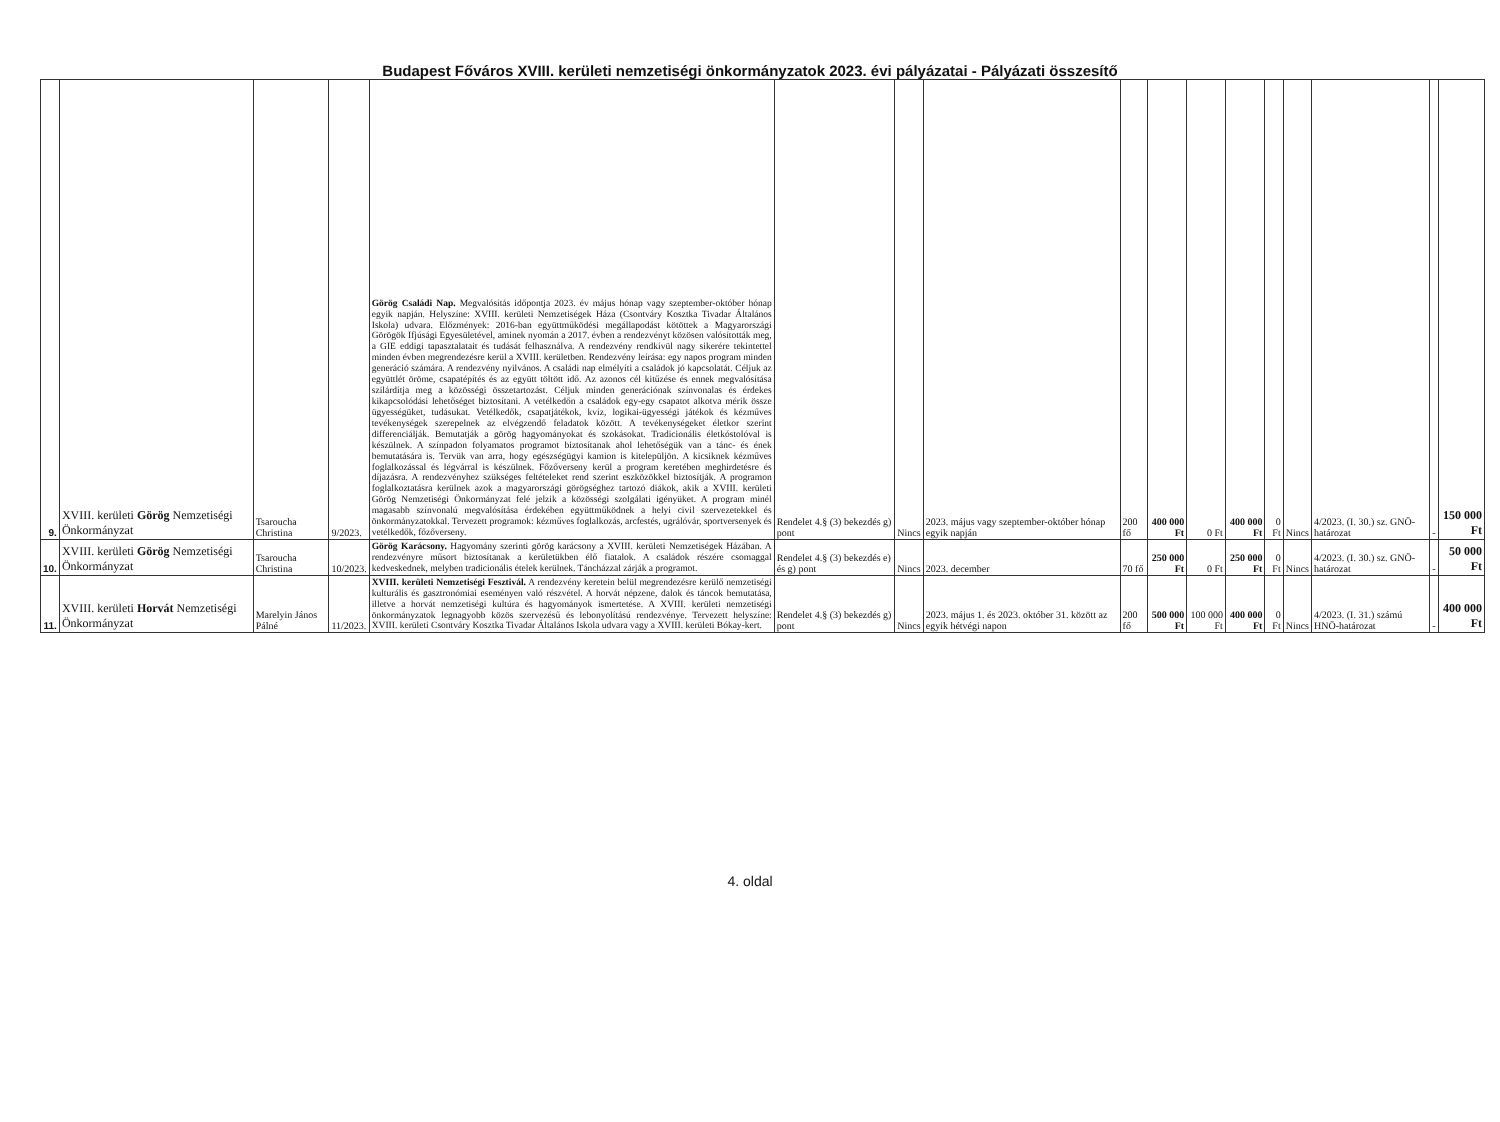Budapest Főváros XVIII. kerületi nemzetiségi önkormányzatok 2023. évi pályázatai - Pályázati összesítő
| 9. | XVIII. kerületi Görög Nemzetiségi Önkormányzat | Tsaroucha Christina | 9/2023. | Görög Családi Nap. Megvalósítás időpontja 2023. év május hónap vagy szeptember-október hónap egyik napján. Helyszíne: XVIII. kerületi Nemzetiségek Háza (Csontváry Kosztka Tivadar Általános Iskola) udvara. Előzmények: 2016-ban együttműködési megállapodást kötöttek a Magyarországi Görögök Ifjúsági Egyesületével, aminek nyomán a 2017. évben a rendezvényt közösen valósították meg, a GIE eddigi tapasztalatait és tudását felhasználva. A rendezvény rendkívül nagy sikerére tekintettel minden évben megrendezésre kerül a XVIII. kerületben. Rendezvény leírása: egy napos program minden generáció számára. A rendezvény nyilvános. A családi nap elmélyíti a családok jó kapcsolatát. Céljuk az együttlét öröme, csapatépítés és az együtt töltött idő. Az azonos cél kitűzése és ennek megvalósítása szilárdítja meg a közösségi összetartozást. Céljuk minden generációnak színvonalas és érdekes kikapcsolódási lehetőséget biztosítani. A vetélkedőn a családok egy-egy csapatot alkotva mérik össze ügyességüket, tudásukat. Vetélkedők, csapatjátékok, kvíz, logikai-ügyességi játékok és kézműves tevékenységek szerepelnek az elvégzendő feladatok között. A tevékenységeket életkor szerint differenciálják. Bemutatják a görög hagyományokat és szokásokat. Tradicionális életkóstolóval is készülnek. A színpadon folyamatos programot biztosítanak ahol lehetőségük van a tánc- és ének bemutatására is. Tervük van arra, hogy egészségügyi kamion is kitelepüljön. A kicsiknek kézműves foglalkozással és légvárral is készülnek. Főzőverseny kerül a program keretében meghirdetésre és díjazásra. A rendezvényhez szükséges feltételeket rend szerint eszközökkel biztosítják. A programon foglalkoztatásra kerülnek azok a magyarországi görögséghez tartozó diákok, akik a XVIII. kerületi Görög Nemzetiségi Önkormányzat felé jelzik a közösségi szolgálati igényüket. A program minél magasabb színvonalú megvalósítása érdekében együttműködnek a helyi civil szervezetekkel és önkormányzatokkal. Tervezett programok: kézműves foglalkozás, arcfestés, ugrálóvár, sportversenyek és vetélkedők, főzőverseny. | Rendelet 4.§ (3) bekezdés g) pont | Nincs | 2023. május vagy szeptember-október hónap egyik napján | 200 fő | 400 000 Ft | 0 Ft | 400 000 Ft | 0 Ft | Nincs | 4/2023. (I. 30.) sz. GNÖ-határozat | - | 150 000 Ft |
| 10. | XVIII. kerületi Görög Nemzetiségi Önkormányzat | Tsaroucha Christina | 10/2023. | Görög Karácsony. Hagyomány szerinti görög karácsony a XVIII. kerületi Nemzetiségek Házában. A rendezvényre műsort biztosítanak a kerületükben élő fiatalok. A családok részére csomaggal kedveskednek, melyben tradicionális ételek kerülnek. Táncházzal zárják a programot. | Rendelet 4.§ (3) bekezdés e) és g) pont | Nincs | 2023. december | 70 fő | 250 000 Ft | 0 Ft | 250 000 Ft | 0 Ft | Nincs | 4/2023. (I. 30.) sz. GNÖ-határozat | - | 50 000 Ft |
| 11. | XVIII. kerületi Horvát Nemzetiségi Önkormányzat | Marelyin János Pálné | 11/2023. | XVIII. kerületi Nemzetiségi Fesztivál. A rendezvény keretein belül megrendezésre kerülő nemzetiségi kulturális és gasztronómiai eseményen való részvétel. A horvát népzene, dalok és táncok bemutatása, illetve a horvát nemzetiségi kultúra és hagyományok ismertetése. A XVIII. kerületi nemzetiségi önkormányzatok legnagyobb közös szervezésű és lebonyolítású rendezvénye. Tervezett helyszíne: XVIII. kerületi Csontváry Kosztka Tivadar Általános Iskola udvara vagy a XVIII. kerületi Bókay-kert. | Rendelet 4.§ (3) bekezdés g) pont | Nincs | 2023. május 1. és 2023. október 31. között az egyik hétvégi napon | 200 fő | 500 000 Ft | 100 000 Ft | 400 000 Ft | 0 Ft | Nincs | 4/2023. (I. 31.) számú HNÖ-határozat | - | 400 000 Ft |
4. oldal